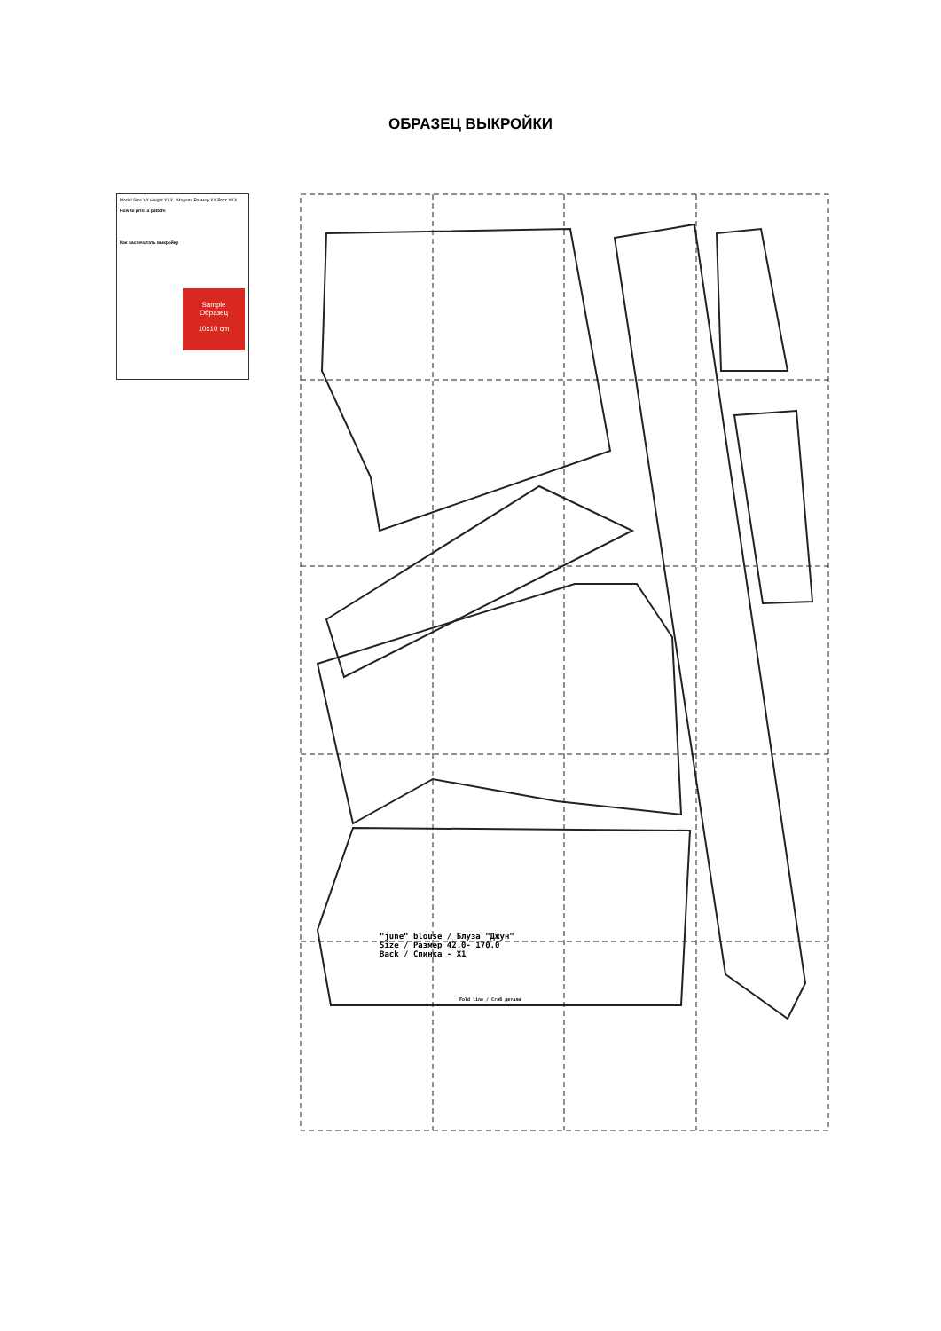ОБРАЗЕЦ ВЫКРОЙКИ
Model Size XX Height XXX Модель Размер XX Рост XXX
How to print a pattern
Как распечатать выкройку
Sample
Образец
10x10 cm
"june" blouse / Блуза "Джун"
Size / Размер 42.0- 170.0
Back / Спинка - X1
Fold line / Сгиб детали